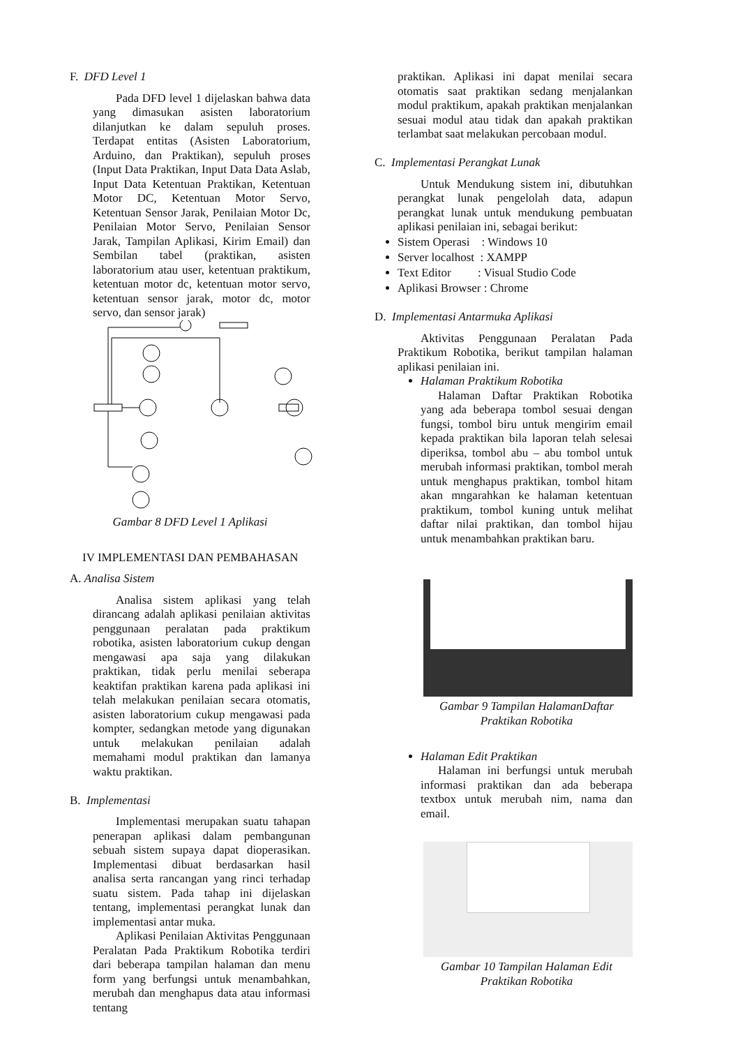F. DFD Level 1
Pada DFD level 1 dijelaskan bahwa data yang dimasukan asisten laboratorium dilanjutkan ke dalam sepuluh proses. Terdapat entitas (Asisten Laboratorium, Arduino, dan Praktikan), sepuluh proses (Input Data Praktikan, Input Data Data Aslab, Input Data Ketentuan Praktikan, Ketentuan Motor DC, Ketentuan Motor Servo, Ketentuan Sensor Jarak, Penilaian Motor Dc, Penilaian Motor Servo, Penilaian Sensor Jarak, Tampilan Aplikasi, Kirim Email) dan Sembilan tabel (praktikan, asisten laboratorium atau user, ketentuan praktikum, ketentuan motor dc, ketentuan motor servo, ketentuan sensor jarak, motor dc, motor servo, dan sensor jarak)
Gambar 8 DFD Level 1 Aplikasi
IV IMPLEMENTASI DAN PEMBAHASAN
A. Analisa Sistem
Analisa sistem aplikasi yang telah dirancang adalah aplikasi penilaian aktivitas penggunaan peralatan pada praktikum robotika, asisten laboratorium cukup dengan mengawasi apa saja yang dilakukan praktikan, tidak perlu menilai seberapa keaktifan praktikan karena pada aplikasi ini telah melakukan penilaian secara otomatis, asisten laboratorium cukup mengawasi pada kompter, sedangkan metode yang digunakan untuk melakukan penilaian adalah memahami modul praktikan dan lamanya waktu praktikan.
B. Implementasi
Implementasi merupakan suatu tahapan penerapan aplikasi dalam pembangunan sebuah sistem supaya dapat dioperasikan. Implementasi dibuat berdasarkan hasil analisa serta rancangan yang rinci terhadap suatu sistem. Pada tahap ini dijelaskan tentang, implementasi perangkat lunak dan implementasi antar muka.
Aplikasi Penilaian Aktivitas Penggunaan Peralatan Pada Praktikum Robotika terdiri dari beberapa tampilan halaman dan menu form yang berfungsi untuk menambahkan, merubah dan menghapus data atau informasi tentang
praktikan. Aplikasi ini dapat menilai secara otomatis saat praktikan sedang menjalankan modul praktikum, apakah praktikan menjalankan sesuai modul atau tidak dan apakah praktikan terlambat saat melakukan percobaan modul.
C. Implementasi Perangkat Lunak
Untuk Mendukung sistem ini, dibutuhkan perangkat lunak pengelolah data, adapun perangkat lunak untuk mendukung pembuatan aplikasi penilaian ini, sebagai berikut:
Sistem Operasi : Windows 10
Server localhost : XAMPP
Text Editor : Visual Studio Code
Aplikasi Browser : Chrome
D. Implementasi Antarmuka Aplikasi
Aktivitas Penggunaan Peralatan Pada Praktikum Robotika, berikut tampilan halaman aplikasi penilaian ini.
Halaman Praktikum Robotika
Halaman Daftar Praktikan Robotika yang ada beberapa tombol sesuai dengan fungsi, tombol biru untuk mengirim email kepada praktikan bila laporan telah selesai diperiksa, tombol abu – abu tombol untuk merubah informasi praktikan, tombol merah untuk menghapus praktikan, tombol hitam akan mngarahkan ke halaman ketentuan praktikum, tombol kuning untuk melihat daftar nilai praktikan, dan tombol hijau untuk menambahkan praktikan baru.
Gambar 9 Tampilan HalamanDaftar Praktikan Robotika
Halaman Edit Praktikan
Halaman ini berfungsi untuk merubah informasi praktikan dan ada beberapa textbox untuk merubah nim, nama dan email.
Gambar 10 Tampilan Halaman Edit Praktikan Robotika